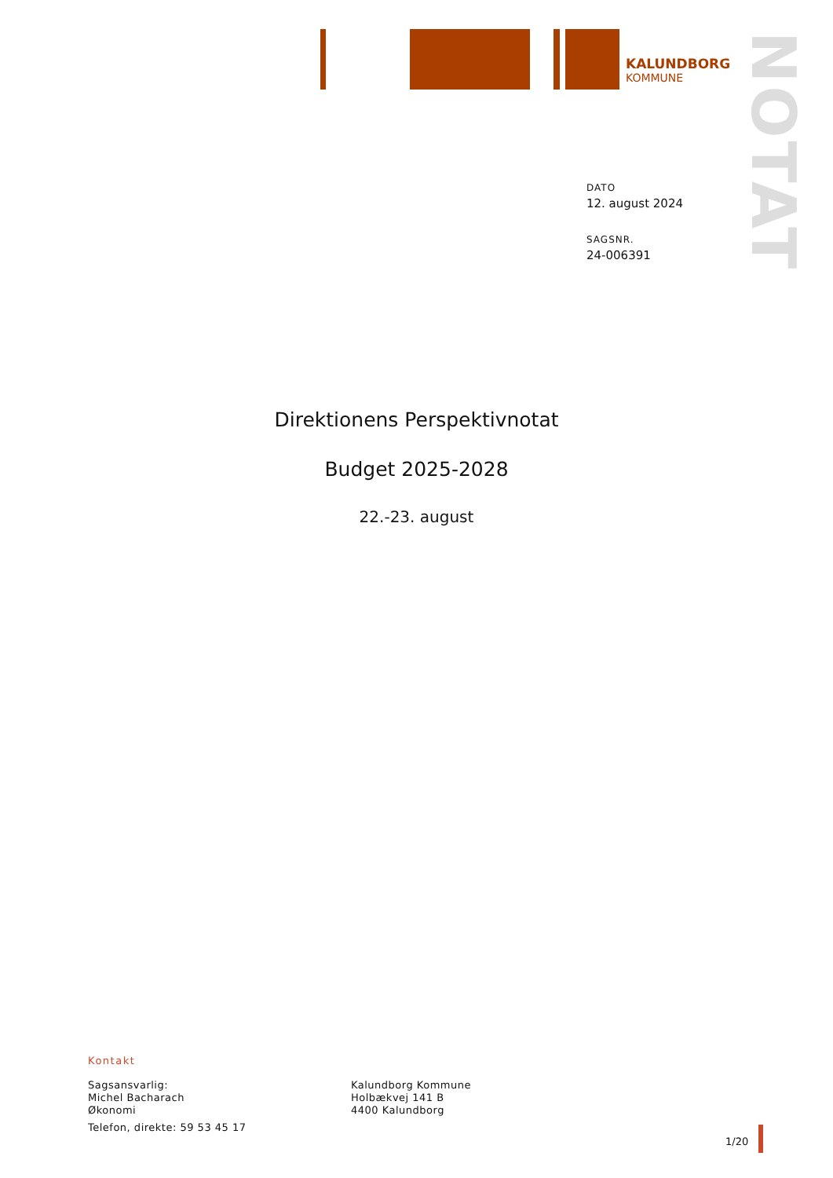KALUNDBORG
KOMMUNE
NOTAT
DATO
12. august 2024
SAGSNR.
24-006391
Direktionens Perspektivnotat
Budget 2025-2028
22.-23. august
Kontakt
Sagsansvarlig:
Michel Bacharach
Økonomi
Telefon, direkte: 59 53 45 17
Kalundborg Kommune
Holbækvej 141 B
4400 Kalundborg
1/20